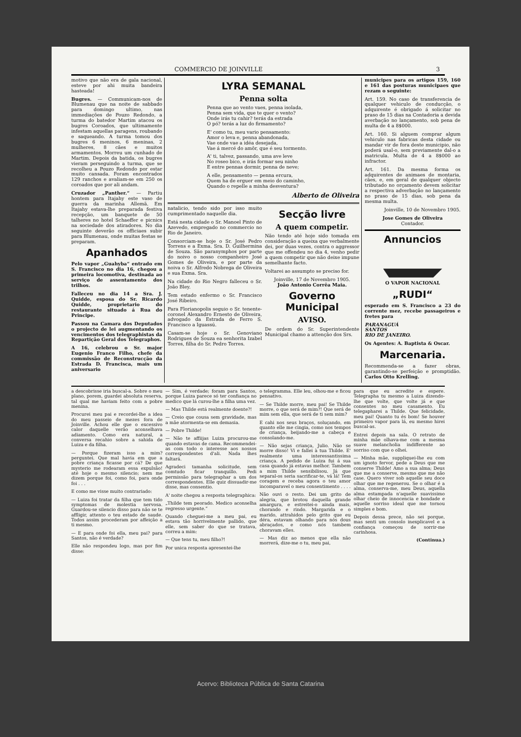COMMERCIO DE JOINVILLE 3
motivo que não era de gala nacional, esteve por ahi muita bandeira hasteada!
Bugres. — Communicam-nos de Blumenau que na noite de sabbado para domingo ultimo, nas immediações de Pouzo Redondo, a turma do batedor Martim atacou os bugres Coroados, que ultimamente infestam aquellas paragens, roubando e saqueando. A turma tomou dos bugres 6 meninos, 6 meninas, 2 mulheres, 8 cães e muitos armamentos. Morreu um cunhado de Martim. Depois da batida, os bugres vieram perseguindo a turma, que se recolheu a Pouzo Redondo por estar muito cansada. Foram encontrados 129 ranchos e avaliam-se em 250 os coroados que por ali andam.
Cruzador „Panther.“ — Partiu hontem para Itajahy este vaso de guerra da marinha Allemã. Em Itajahy estava-lhe preparada festiva recepção, um banquete de 50 talheres no hotel Schaeffer e picnics na sociedade dos atiradores. No dia seguinte deverão os officiaes subir para Blumenau, onde muitas festas se preparam.
Apanhados
Pelo vapor „Guahyba“ entrado em S. Francisco no dia 16, chegou a primeira locomotiva, destinada ao serviço de assentamento dos trilhos.
Falleceu no dia 14 a Sra. J. Quidde, esposa do Sr. Ricardo Quidde, proprietario do restaurante situado á Rua do Principe.
Passou na Camara dos Deputados o projecto de lei augmentando os vencimentos dos telegraphistas da Repartição Geral dos Telegraphos.
A 16, celebrou o Sr. major Eugenio Franco Filho, chefe da commissão de Reconstrucção da Estrada D. Francisca, mais um aniversario
LYRA SEMANAL
Penna solta
Penna que ao vento vaes, penna isolada,
Penna sem vida, que te quer o vento?
Onde irás tu cahir? terás da estrada
O pó? terás a luz do firmamento?
E' como tu, meu vario pensamento:
Amor o leva e, penna abandonada,
Vae onde vae a idéa desejada,
Vae á mercé do amôr, que é seu tormento.
A' ti, talvez, passando, uma ave leve
No roseo bico, e irás formar seu ninho
E entre pennas dormir, penna de neve;
A elle, pensamento — penna ercura,
Quem ha de erguer em meio do caminho,
Quando o repelle a minha desventura?
Alberto de Oliveira
natalicio, tendo sido por isso muito cumprimentado naquelle dia.
Está nesta cidade o Sr. Manoel Pinto de Azevedo, empregado no commercio no Rio de Janeiro.
Consorciam-se hoje o Sr. José Pedro Torrens e a Exma. Sra. D. Guilhermina de Souza. São paranymphos por parte do noivo o nosso companheiro José Gomes de Oliveira, e por parte da noiva o Sr. Alfredo Nobrega de Oliveira e sua Exma. Sra.
Na cidade do Rio Negro falleceu o Sr. João Bley.
Tem estado enfermo o Sr. Francisco José Ribeiro.
Para Florianopolis seguio o Sr. tenente-coronel Alexandro Ernesto de Oliveira, advogado da Estrada de Ferro S. Francisco a Iguassú.
Casam-se hoje o Sr. Genoviano Rodrigues de Souza ea senhorita Izabel Torres, filha do Sr. Pedro Torres.
Secção livre
A quem competir.
Não tendo até hoje sido tomada em consideração a queixa que verbalmente dei, por duas vezes, contra o aggressor que me offendeu no dia 4, venho pedir a quem competir que não deixe impune semelhante facto.
Voltarei ao assumpto se preciso for.
Joinville, 17 de Novembro 1905.
João Antonio Corrêa Maia.
Governo Municipal
AVISO.
De ordem do Sr. Superintendente Municipal chamo a attenção dos Srs.
municipes para os artigos 159, 160 e 161 das posturas municipaes que rezam o seguinte:
Art. 159. No caso de transferencia de qualquer vehiculo de conducção, o adquirente é obrigado á solicitar no praso de 15 dias na Contadoria a devida averbação no lançamento, sob pena de multa de 4 a 8$000.
Art. 160. Si alguem comprar algum vehiculo nas fabricas desta cidade ou mandar vir de fora deste municipio, não poderá usal-o, sem previamente dal-o a matricula. Multa de 4 a 8$000 ao infractor.
Art. 161. Da mesma forma os adquirentes de animaes de montaria, cães, e, em geral de qualquer objecto tributado no orçamento devem solicitar a respectiva adverbação no lançamento no praso de 15 dias, sob pena da mesma multa.
Joinville, 10 de Novembro 1905.
Jose Gomes de Oliveira
Contador.
Annuncios
O VAPOR NACIONAL
„RUDI“
esperado em S. Francisco a 23 do corrente mez, recebe passageiros e fretes para
PARANAGUÁ
SANTOS
RIO DE JANEIRO.
Os Agentes: A. Baptista & Oscar.
Marcenaria.
Recommenda-se a fazer obras, garantindo-se perfeição e promptidão. Carlos Otto Krelling.
a descobrisse iria buscal-a. Sobre o meu plano, porem, guardei absoluta reserva, tal qual me haviam feito com a pobre menina.
Procurei meu pai e recordei-lhe a idea do meu passeio de mezes fora de Joinville. Achou elle que o excessivo calor daquelle verão aconselhava adiamento. Como era natural, a conversa recahio sobre a sahida de Luiza e da filha.
— Porque fizeram isso a mim? perguntei. Que mal havia em que a pobre criança ficasse por cá? De que mysterio me rodearam essa expulsão! até hoje o mesmo silencio; nem me dizem porque foi, como foi, para onde foi . . .
E como me visse muito contrariado:
— Luiza foi tratar da filha que tem tido symptomas de molestia nervosa. Guardou-se silencio disso para não se te affligir, attento o teu estado de saude. Todos assim procederam por affeição a ti mesmo.
— E para onde foi ella, meu pai? para Santos, não é verdade?
Elle não respondeu logo, mas por fim disse:
— Sim, é verdade; foram para Santos, porque Luiza parece só ter confiança no medico que lá curou-lhe a filha uma vez.
— Mas Thilde está realmente doente?!
— Creio que cousa sem gravidade, mas a mãe atormenta-se em demasia.
— Pobre Thilde!
— Não te affiijas Luiza procurou-me quando estavas de cama. Recommendei-as com todo o interesse aos nossos correspondentes d'ali. Nada lhes faltará.
Agradeci tamanha solicitude, sem comtudo ficar tranquillo. Pedi permissão para telegraphar a um dos correspondentes. Elle quiz dissuadir-me disse, mas consentio.
A' noite chegou a resposta telegraphica:
„Thilde tem peorado. Medico aconselha regresso urgente.“
Quando cheguei-me a meu pai, eu estava tão horrivelmente pallido, que elle, sem saber do que se tratava, correu a mim:
— Que tens tu, meu filho?!
Por unica resposta apresentei-lhe
o telegramma. Elle leu, olhou-me e ficou pensativo.
— Se Thilde morre, meu pai! Se Thilde morre, o que será de mim?! Que será de mim sem ella, que será de ti sem mim?
E cahi nos seus braços, soluçando, em quanto elle me cingia, como nos tempos de criança, beijando-me a cabeça e consolando-me.
— Não sejas criança, Julio. Não se morre disso! Vi e fallei à tua Thilde. E' realmente uma interessantissima criança. A pedido de Luiza fui á sua casa quando já estavas melhor. Tambem a mim Thilde sensibilisou. Já que separal-os seria sacrificar-te, vá lá! Tem coragem e receba agora o teu amor incomparavel o meu consentimento . . . .
Não ouvi o resto. Dei um grito de alegria, que brotou daquella grande amargura, e estreitei-o ainda mais, chorando e rindo. Margarida e o marido, attrahidos pelo grito que eu déra, estavam olhando para nós dous abraçados, e como nós tambem choravam elles.
— Mas diz ao menos que ella não morrerá, dize-me o tu, meu pai,
para que eu acredite e espere. Telegrapha tu mesmo a Luiza dizendo-lhe que volte, que volte já e que consentes no meu casamento. Eu telegapharei a Thilde. Que felicidade, meu pai! Quanto tu és bom! Se houver primeiro vapor para lá, eu mesmo hirei buscal-as.
Entrei depois na sala. O retrato de minha mãe olhava-me com a mesma suave melancholia indifferente ao sorriso com que o olhei.
— Minha mãe, suppliquei-lhe eu com um ignoto fervor, pede a Deus que me conserve Thilde! Amo a sua alma; Deus que me a conserve, mesmo que me não case. Quero viver sob aquelle seu doce olhar que me regenerou. Se o olhar é a alma, conserva-me, meu Deus, aquella alma estampada n'aquelle suavissimo olhar cheio de innocencia e bondade e aquelle sorriso ideal que me tornou simples e bom.
Depois dessa prece, não sei porque, mas senti um consolo inexplicavel e a confiança começou de sorrir-me carinhosa.
(Continua.)
Acervo: Biblioteca Pública de Santa Catarina